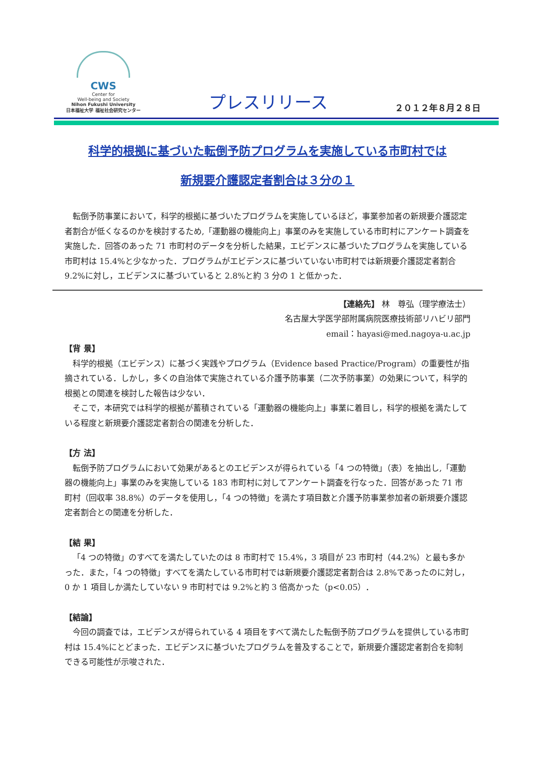CWS
Center for
Well-being and Society
Nihon Fukushi University
日本福祉大学 福祉社会研究センター
プレスリリース
２０１２年８月２８日
科学的根拠に基づいた転倒予防プログラムを実施している市町村では
新規要介護認定者割合は３分の１
転倒予防事業において，科学的根拠に基づいたプログラムを実施しているほど，事業参加者の新規要介護認定者割合が低くなるのかを検討するため,「運動器の機能向上」事業のみを実施している市町村にアンケート調査を実施した．回答のあった 71 市町村のデータを分析した結果，エビデンスに基づいたプログラムを実施している市町村は 15.4%と少なかった．プログラムがエビデンスに基づいていない市町村では新規要介護認定者割合 9.2%に対し，エビデンスに基づいていると 2.8%と約 3 分の 1 と低かった．
【連絡先】 林　尊弘（理学療法士）
名古屋大学医学部附属病院医療技術部リハビリ部門
email：hayasi@med.nagoya-u.ac.jp
【背 景】
科学的根拠（エビデンス）に基づく実践やプログラム（Evidence based Practice/Program）の重要性が指摘されている．しかし，多くの自治体で実施されている介護予防事業（二次予防事業）の効果について，科学的根拠との関連を検討した報告は少ない．
そこで，本研究では科学的根拠が蓄積されている「運動器の機能向上」事業に着目し，科学的根拠を満たしている程度と新規要介護認定者割合の関連を分析した．
【方 法】
転倒予防プログラムにおいて効果があるとのエビデンスが得られている「4 つの特徴」（表）を抽出し,「運動器の機能向上」事業のみを実施している 183 市町村に対してアンケート調査を行なった．回答があった 71 市町村（回収率 38.8%）のデータを使用し，「4 つの特徴」を満たす項目数と介護予防事業参加者の新規要介護認定者割合との関連を分析した．
【結 果】
「4 つの特徴」のすべてを満たしていたのは 8 市町村で 15.4%，3 項目が 23 市町村（44.2%）と最も多かった．また，「4 つの特徴」すべてを満たしている市町村では新規要介護認定者割合は 2.8%であったのに対し，0 か 1 項目しか満たしていない 9 市町村では 9.2%と約 3 倍高かった（p<0.05）．
【結論】
今回の調査では，エビデンスが得られている 4 項目をすべて満たした転倒予防プログラムを提供している市町村は 15.4%にとどまった．エビデンスに基づいたプログラムを普及することで，新規要介護認定者割合を抑制できる可能性が示唆された．